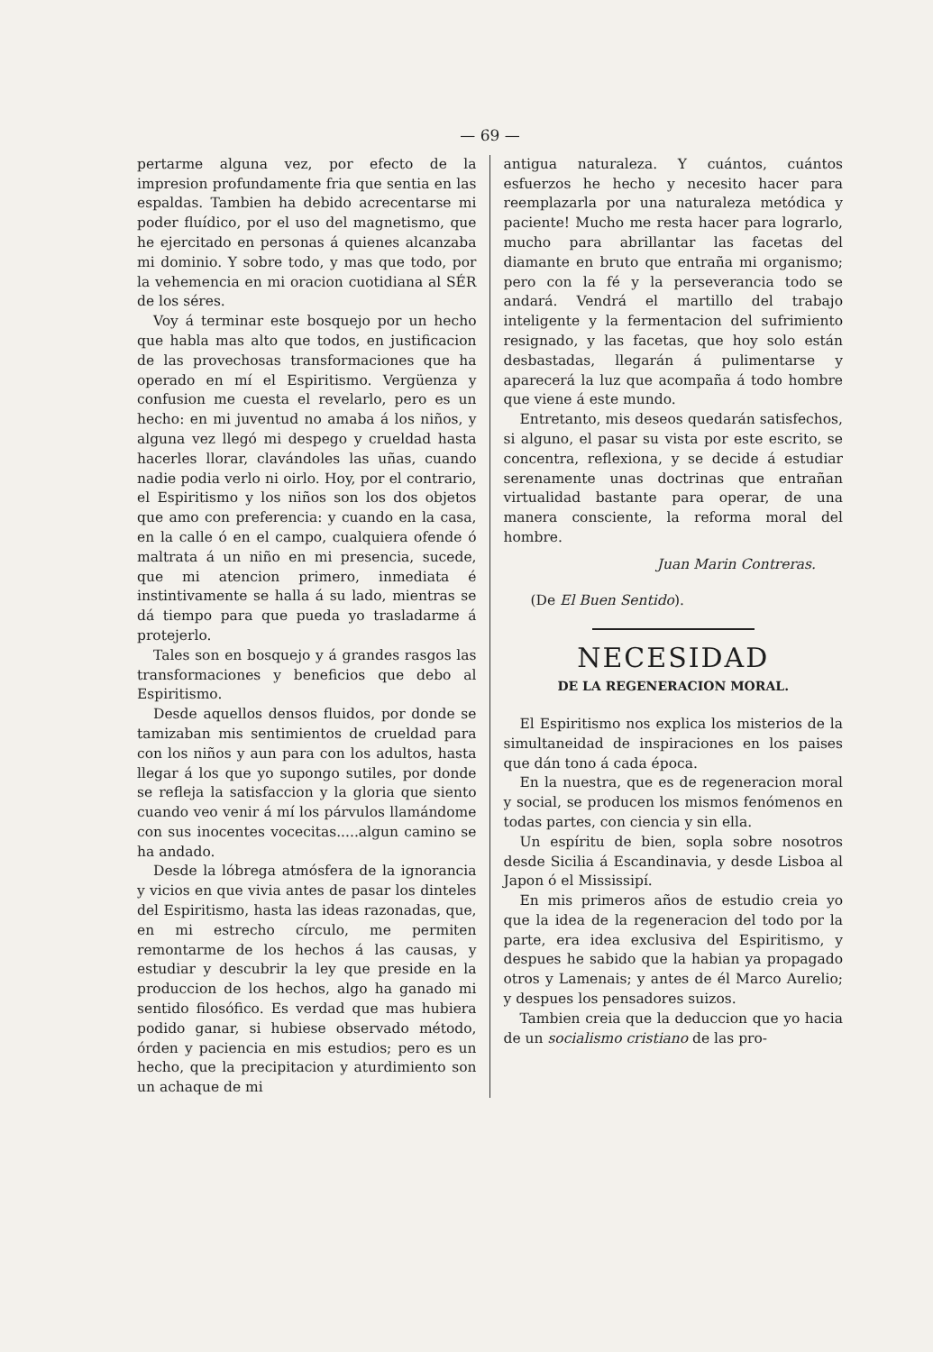— 69 —
pertarme alguna vez, por efecto de la impresion profundamente fria que sentia en las espaldas. Tambien ha debido acrecentarse mi poder fluídico, por el uso del magnetismo, que he ejercitado en personas á quienes alcanzaba mi dominio. Y sobre todo, y mas que todo, por la vehemencia en mi oracion cuotidiana al SÉR de los séres.
Voy á terminar este bosquejo por un hecho que habla mas alto que todos, en justificacion de las provechosas transformaciones que ha operado en mí el Espiritismo. Vergüenza y confusion me cuesta el revelarlo, pero es un hecho: en mi juventud no amaba á los niños, y alguna vez llegó mi despego y crueldad hasta hacerles llorar, clavándoles las uñas, cuando nadie podia verlo ni oirlo. Hoy, por el contrario, el Espiritismo y los niños son los dos objetos que amo con preferencia: y cuando en la casa, en la calle ó en el campo, cualquiera ofende ó maltrata á un niño en mi presencia, sucede, que mi atencion primero, inmediata é instintivamente se halla á su lado, mientras se dá tiempo para que pueda yo trasladarme á protejerlo.
Tales son en bosquejo y á grandes rasgos las transformaciones y beneficios que debo al Espiritismo.
Desde aquellos densos fluidos, por donde se tamizaban mis sentimientos de crueldad para con los niños y aun para con los adultos, hasta llegar á los que yo supongo sutiles, por donde se refleja la satisfaccion y la gloria que siento cuando veo venir á mí los párvulos llamándome con sus inocentes vocecitas.....algun camino se ha andado.
Desde la lóbrega atmósfera de la ignorancia y vicios en que vivia antes de pasar los dinteles del Espiritismo, hasta las ideas razonadas, que, en mi estrecho círculo, me permiten remontarme de los hechos á las causas, y estudiar y descubrir la ley que preside en la produccion de los hechos, algo ha ganado mi sentido filosófico. Es verdad que mas hubiera podido ganar, si hubiese observado método, órden y paciencia en mis estudios; pero es un hecho, que la precipitacion y aturdimiento son un achaque de mi
antigua naturaleza. Y cuántos, cuántos esfuerzos he hecho y necesito hacer para reemplazarla por una naturaleza metódica y paciente! Mucho me resta hacer para lograrlo, mucho para abrillantar las facetas del diamante en bruto que entraña mi organismo; pero con la fé y la perseverancia todo se andará. Vendrá el martillo del trabajo inteligente y la fermentacion del sufrimiento resignado, y las facetas, que hoy solo están desbastadas, llegarán á pulimentarse y aparecerá la luz que acompaña á todo hombre que viene á este mundo.
Entretanto, mis deseos quedarán satisfechos, si alguno, el pasar su vista por este escrito, se concentra, reflexiona, y se decide á estudiar serenamente unas doctrinas que entrañan virtualidad bastante para operar, de una manera consciente, la reforma moral del hombre.
Juan Marin Contreras.
(De El Buen Sentido).
NECESIDAD
DE LA REGENERACION MORAL.
El Espiritismo nos explica los misterios de la simultaneidad de inspiraciones en los paises que dán tono á cada época.
En la nuestra, que es de regeneracion moral y social, se producen los mismos fenómenos en todas partes, con ciencia y sin ella.
Un espíritu de bien, sopla sobre nosotros desde Sicilia á Escandinavia, y desde Lisboa al Japon ó el Mississipí.
En mis primeros años de estudio creia yo que la idea de la regeneracion del todo por la parte, era idea exclusiva del Espiritismo, y despues he sabido que la habian ya propagado otros y Lamenais; y antes de él Marco Aurelio; y despues los pensadores suizos.
Tambien creia que la deduccion que yo hacia de un socialismo cristiano de las pro-